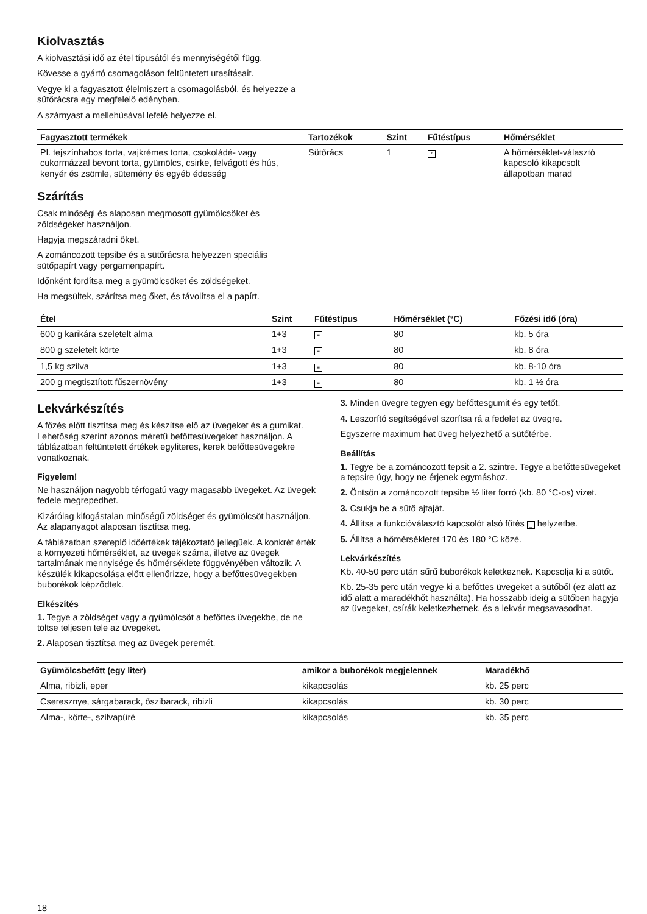Kiolvasztás
A kiolvasztási idő az étel típusától és mennyiségétől függ.
Kövesse a gyártó csomagoláson feltüntetett utasításait.
Vegye ki a fagyasztott élelmiszert a csomagolásból, és helyezze a sütőrácsra egy megfelelő edényben.
A szárnyast a mellehúsával lefelé helyezze el.
| Fagyasztott termékek | Tartozékok | Szint | Fűtéstípus | Hőmérséklet |
| --- | --- | --- | --- | --- |
| Pl. tejszínhabos torta, vajkrémes torta, csokoládé- vagy cukormázzal bevont torta, gyümölcs, csirke, felvágott és hús, kenyér és zsömle, sütemény és egyéb édesség | Sütőrács | 1 | * | A hőmérséklet-választó kapcsoló kikapcsolt állapotban marad |
Szárítás
Csak minőségi és alaposan megmosott gyümölcsöket és zöldségeket használjon.
Hagyja megszáradni őket.
A zománcozott tepsibe és a sütőrácsra helyezzen speciális sütőpapírt vagy pergamenpapírt.
Időnként fordítsa meg a gyümölcsöket és zöldségeket.
Ha megsültek, szárítsa meg őket, és távolítsa el a papírt.
| Étel | Szint | Fűtéstípus | Hőmérséklet (°C) | Főzési idő (óra) |
| --- | --- | --- | --- | --- |
| 600 g karikára szeletelt alma | 1+3 | ≡ | 80 | kb. 5 óra |
| 800 g szeletelt körte | 1+3 | ≡ | 80 | kb. 8 óra |
| 1,5 kg szilva | 1+3 | ≡ | 80 | kb. 8-10 óra |
| 200 g megtisztított fűszernövény | 1+3 | ≡ | 80 | kb. 1 ½ óra |
Lekvárkészítés
A főzés előtt tisztítsa meg és készítse elő az üvegeket és a gumikat. Lehetőség szerint azonos méretű befőttesüvegeket használjon. A táblázatban feltüntetett értékek egyliteres, kerek befőttesüvegekre vonatkoznak.
Figyelem!
Ne használjon nagyobb térfogatú vagy magasabb üvegeket. Az üvegek fedele megrepedhet.
Kizárólag kifogástalan minőségű zöldséget és gyümölcsöt használjon. Az alapanyagot alaposan tisztítsa meg.
A táblázatban szereplő időértékek tájékoztató jellegűek. A konkrét érték a környezeti hőmérséklet, az üvegek száma, illetve az üvegek tartalmának mennyisége és hőmérséklete függvényében változik. A készülék kikapcsolása előtt ellenőrizze, hogy a befőttesüvegekben buborékok képződtek.
Elkészítés
1. Tegye a zöldséget vagy a gyümölcsöt a befőttes üvegekbe, de ne töltse teljesen tele az üvegeket.
2. Alaposan tisztítsa meg az üvegek peremét.
3. Minden üvegre tegyen egy befőttesgumit és egy tetőt.
4. Leszorító segítségével szorítsa rá a fedelet az üvegre.
Egyszerre maximum hat üveg helyezhető a sütőtérbe.
Beállítás
1. Tegye be a zománcozott tepsit a 2. szintre. Tegye a befőttesüvegeket a tepsire úgy, hogy ne érjenek egymáshoz.
2. Öntsön a zománcozott tepsibe ½ liter forró (kb. 80 °C-os) vizet.
3. Csukja be a sütő ajtaját.
4. Állítsa a funkcióválasztó kapcsolót alsó fűtés _ helyzetbe.
5. Állítsa a hőmérsékletet 170 és 180 °C közé.
Lekvárkészítés
Kb. 40-50 perc után sűrű buborékok keletkeznek. Kapcsolja ki a sütőt.
Kb. 25-35 perc után vegye ki a befőttes üvegeket a sütőből (ez alatt az idő alatt a maradékhőt használta). Ha hosszabb ideig a sütőben hagyja az üvegeket, csírák keletkezhetnek, és a lekvár megsavasodhat.
| Gyümölcsbefőtt (egy liter) | amikor a buborékok megjelennek | Maradékhő |
| --- | --- | --- |
| Alma, ribizli, eper | kikapcsolás | kb. 25 perc |
| Cseresznye, sárgabarack, őszibarack, ribizli | kikapcsolás | kb. 30 perc |
| Alma-, körte-, szilvapüré | kikapcsolás | kb. 35 perc |
18